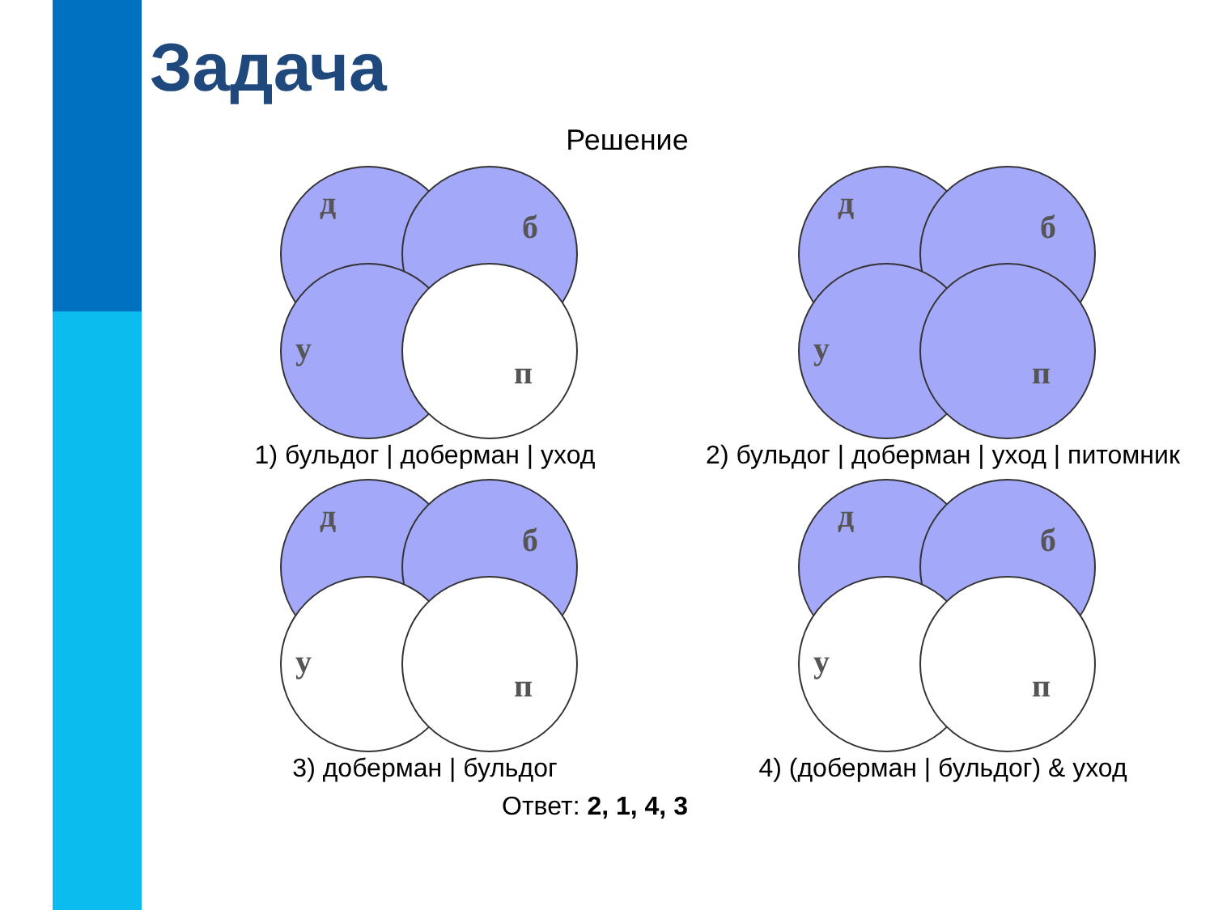Задача
Решение
д
б
у
п
1) бульдог | доберман | уход
д
б
у
п
2) бульдог | доберман | уход | питомник
д
б
у
п
3) доберман | бульдог
д
б
у
п
4) (доберман | бульдог) & уход
Ответ: 2, 1, 4, 3